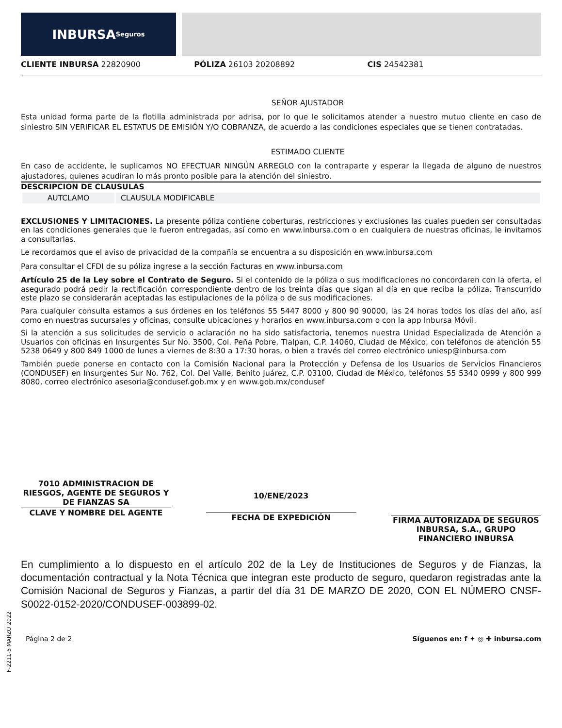F-2211-5 MARZO 2022
INBURSA Seguros
CLIENTE INBURSA 22820900 PÓLIZA 26103 20208892 CIS 24542381
SEÑOR AJUSTADOR
Esta unidad forma parte de la flotilla administrada por adrisa, por lo que le solicitamos atender a nuestro mutuo cliente en caso de siniestro SIN VERIFICAR EL ESTATUS DE EMISIÓN Y/O COBRANZA, de acuerdo a las condiciones especiales que se tienen contratadas.
ESTIMADO CLIENTE
En caso de accidente, le suplicamos NO EFECTUAR NINGÚN ARREGLO con la contraparte y esperar la llegada de alguno de nuestros ajustadores, quienes acudiran lo más pronto posible para la atención del siniestro.
DESCRIPCION DE CLAUSULAS
| AUTCLAMO | CLAUSULA MODIFICABLE |
EXCLUSIONES Y LIMITACIONES. La presente póliza contiene coberturas, restricciones y exclusiones las cuales pueden ser consultadas en las condiciones generales que le fueron entregadas, así como en www.inbursa.com o en cualquiera de nuestras oficinas, le invitamos a consultarlas.
Le recordamos que el aviso de privacidad de la compañía se encuentra a su disposición en www.inbursa.com
Para consultar el CFDI de su póliza ingrese a la sección Facturas en www.inbursa.com
Artículo 25 de la Ley sobre el Contrato de Seguro. Si el contenido de la póliza o sus modificaciones no concordaren con la oferta, el asegurado podrá pedir la rectificación correspondiente dentro de los treinta días que sigan al día en que reciba la póliza. Transcurrido este plazo se considerarán aceptadas las estipulaciones de la póliza o de sus modificaciones.
Para cualquier consulta estamos a sus órdenes en los teléfonos 55 5447 8000 y 800 90 90000, las 24 horas todos los días del año, así como en nuestras sucursales y oficinas, consulte ubicaciones y horarios en www.inbursa.com o con la app Inbursa Móvil.
Si la atención a sus solicitudes de servicio o aclaración no ha sido satisfactoria, tenemos nuestra Unidad Especializada de Atención a Usuarios con oficinas en Insurgentes Sur No. 3500, Col. Peña Pobre, Tlalpan, C.P. 14060, Ciudad de México, con teléfonos de atención 55 5238 0649 y 800 849 1000 de lunes a viernes de 8:30 a 17:30 horas, o bien a través del correo electrónico uniesp@inbursa.com
También puede ponerse en contacto con la Comisión Nacional para la Protección y Defensa de los Usuarios de Servicios Financieros (CONDUSEF) en Insurgentes Sur No. 762, Col. Del Valle, Benito Juárez, C.P. 03100, Ciudad de México, teléfonos 55 5340 0999 y 800 999 8080, correo electrónico asesoria@condusef.gob.mx y en www.gob.mx/condusef
7010 ADMINISTRACION DE RIESGOS, AGENTE DE SEGUROS Y DE FIANZAS SA
CLAVE Y NOMBRE DEL AGENTE
10/ENE/2023
FECHA DE EXPEDICIÓN
FIRMA AUTORIZADA DE SEGUROS INBURSA, S.A., GRUPO FINANCIERO INBURSA
En cumplimiento a lo dispuesto en el artículo 202 de la Ley de Instituciones de Seguros y de Fianzas, la documentación contractual y la Nota Técnica que integran este producto de seguro, quedaron registradas ante la Comisión Nacional de Seguros y Fianzas, a partir del día 31 DE MARZO DE 2020, CON EL NÚMERO CNSF-S0022-0152-2020/CONDUSEF-003899-02.
Página 2 de 2 Síguenos en: f ✦ ◎ ✚ inbursa.com